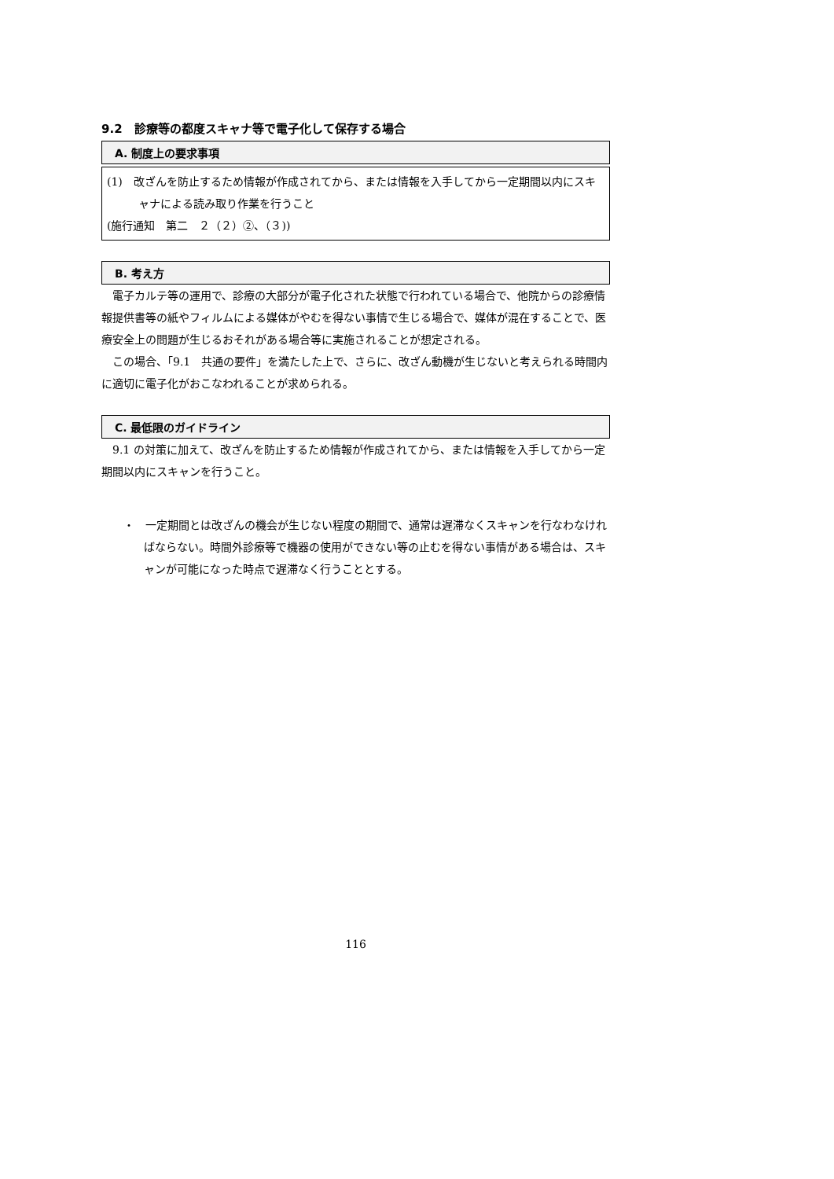9.2　診療等の都度スキャナ等で電子化して保存する場合
A. 制度上の要求事項
(1)　改ざんを防止するため情報が作成されてから、または情報を入手してから一定期間以内にスキャナによる読み取り作業を行うこと
(施行通知　第二　２（２）②、（３))
B. 考え方
電子カルテ等の運用で、診療の大部分が電子化された状態で行われている場合で、他院からの診療情報提供書等の紙やフィルムによる媒体がやむを得ない事情で生じる場合で、媒体が混在することで、医療安全上の問題が生じるおそれがある場合等に実施されることが想定される。
この場合、「9.1　共通の要件」を満たした上で、さらに、改ざん動機が生じないと考えられる時間内に適切に電子化がおこなわれることが求められる。
C. 最低限のガイドライン
9.1 の対策に加えて、改ざんを防止するため情報が作成されてから、または情報を入手してから一定期間以内にスキャンを行うこと。
・　一定期間とは改ざんの機会が生じない程度の期間で、通常は遅滞なくスキャンを行なわなければならない。時間外診療等で機器の使用ができない等の止むを得ない事情がある場合は、スキャンが可能になった時点で遅滞なく行うこととする。
116